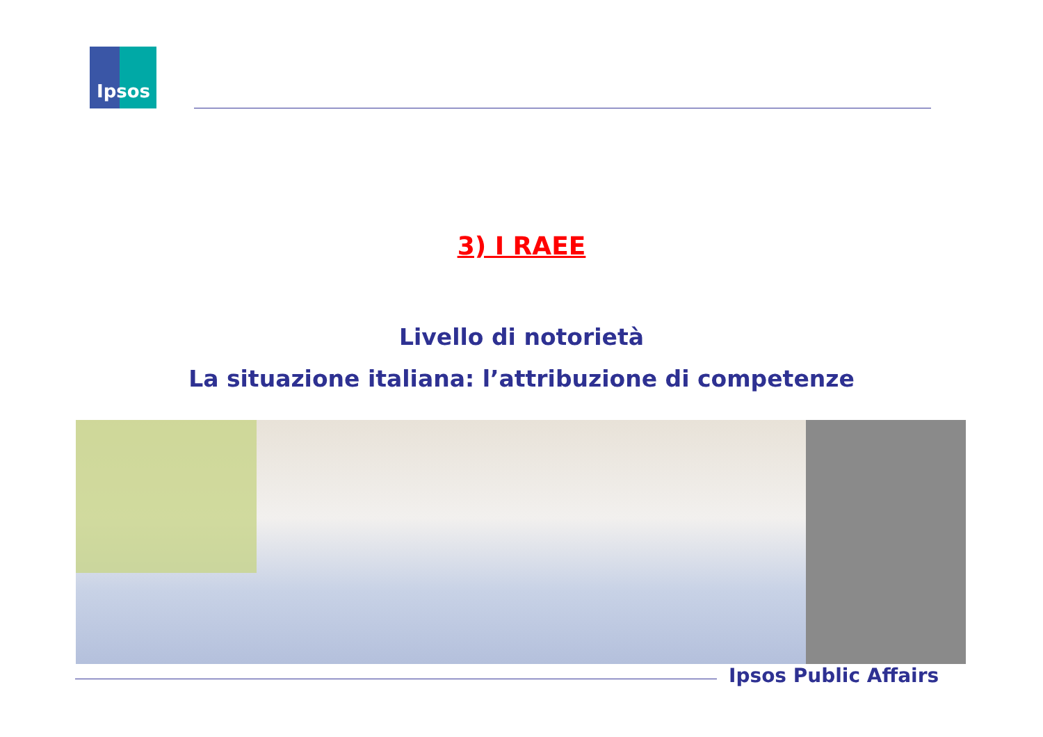Ipsos
3) I RAEE
Livello di notorietà
La situazione italiana: l’attribuzione di competenze
Ipsos Public Affairs